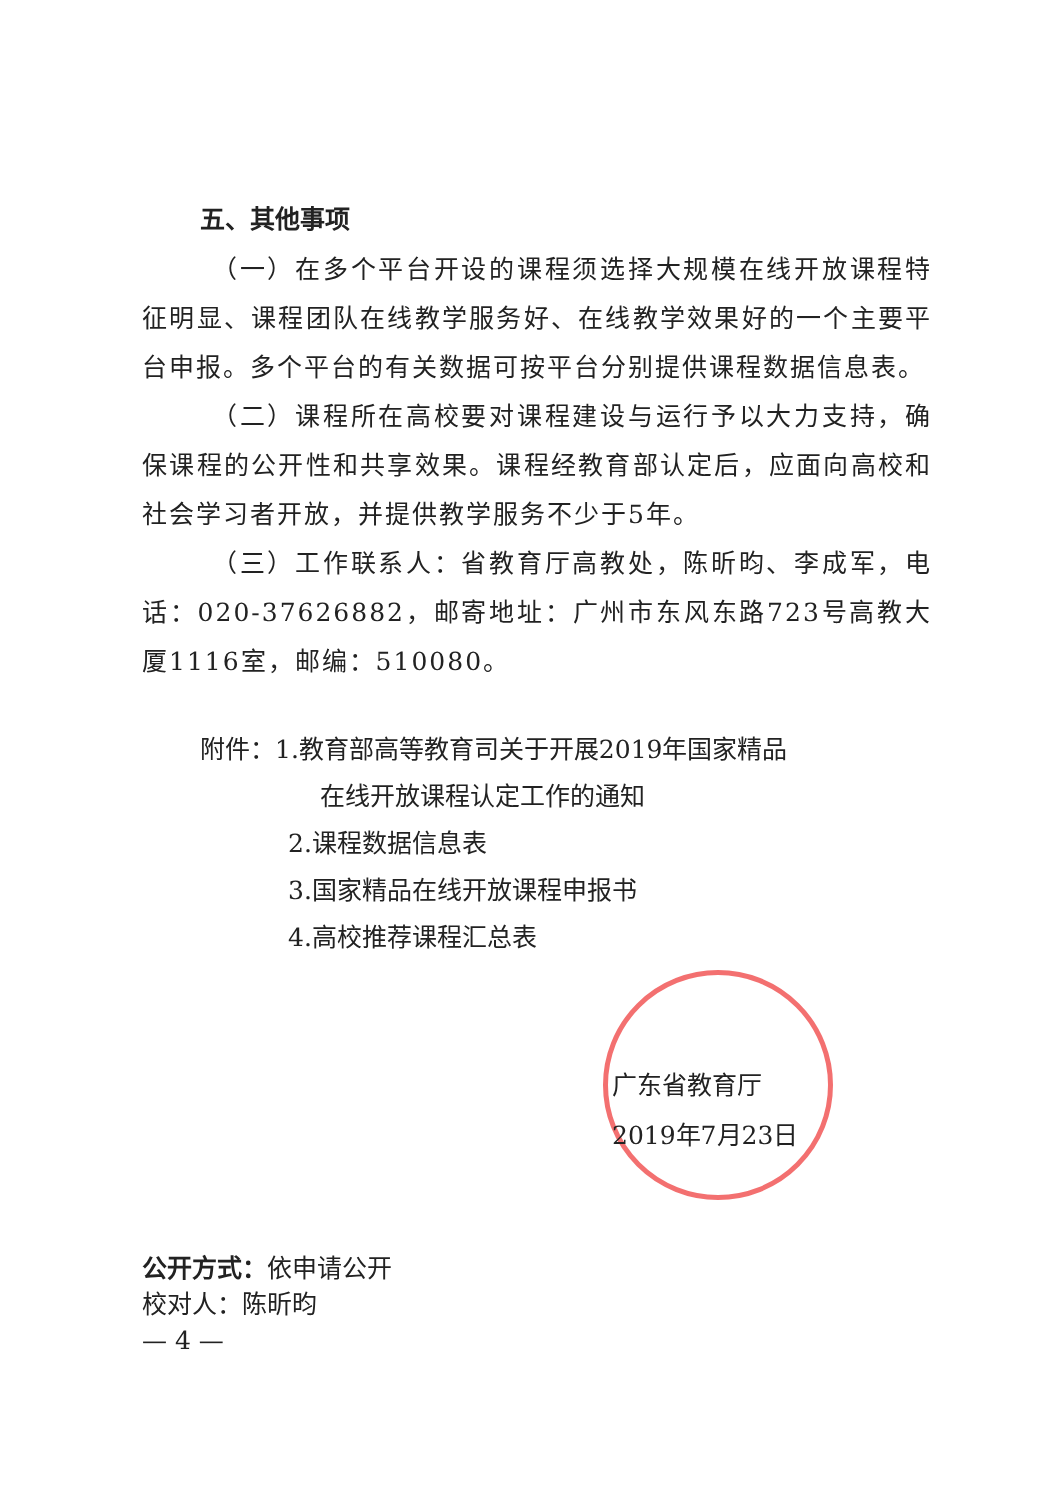五、其他事项
（一）在多个平台开设的课程须选择大规模在线开放课程特征明显、课程团队在线教学服务好、在线教学效果好的一个主要平台申报。多个平台的有关数据可按平台分别提供课程数据信息表。
（二）课程所在高校要对课程建设与运行予以大力支持，确保课程的公开性和共享效果。课程经教育部认定后，应面向高校和社会学习者开放，并提供教学服务不少于5年。
（三）工作联系人：省教育厅高教处，陈昕昀、李成军，电话：020-37626882，邮寄地址：广州市东风东路723号高教大厦1116室，邮编：510080。
附件：1.教育部高等教育司关于开展2019年国家精品
在线开放课程认定工作的通知
2.课程数据信息表
3.国家精品在线开放课程申报书
4.高校推荐课程汇总表
广东省教育厅
2019年7月23日
公开方式：依申请公开
校对人：陈昕昀
— 4 —